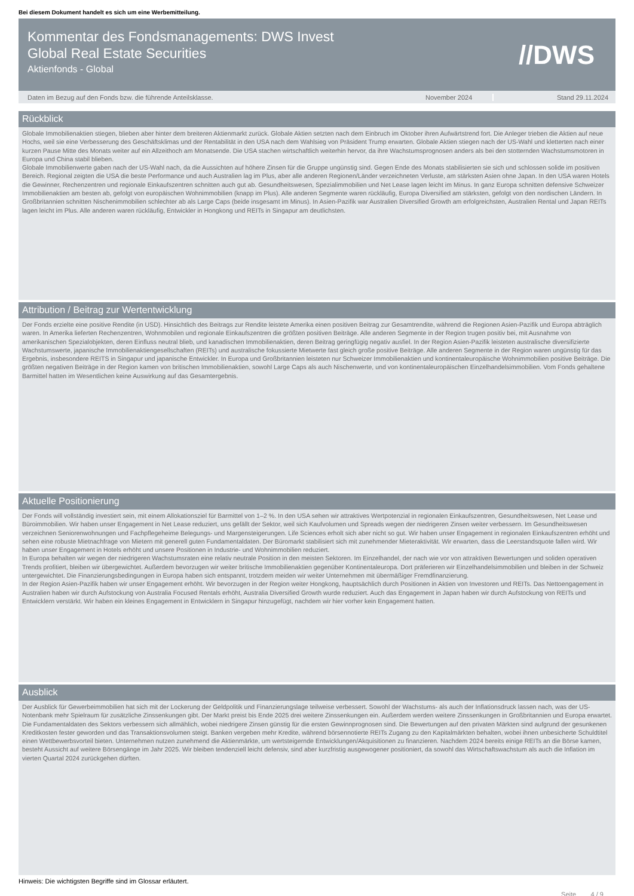Bei diesem Dokument handelt es sich um eine Werbemitteilung.
Kommentar des Fondsmanagements: DWS Invest
Global Real Estate Securities
Aktienfonds - Global
//DWS
Daten im Bezug auf den Fonds bzw. die führende Anteilsklasse.
November 2024 Stand 29.11.2024
Rückblick
Globale Immobilienaktien stiegen, blieben aber hinter dem breiteren Aktienmarkt zurück. Globale Aktien setzten nach dem Einbruch im Oktober ihren Aufwärtstrend fort. Die Anleger trieben die Aktien auf neue Hochs, weil sie eine Verbesserung des Geschäftsklimas und der Rentabilität in den USA nach dem Wahlsieg von Präsident Trump erwarten. Globale Aktien stiegen nach der US-Wahl und kletterten nach einer kurzen Pause Mitte des Monats weiter auf ein Allzeithoch am Monatsende. Die USA stachen wirtschaftlich weiterhin hervor, da ihre Wachstumsprognosen anders als bei den stotternden Wachstumsmotoren in Europa und China stabil blieben.
Globale Immobilienwerte gaben nach der US-Wahl nach, da die Aussichten auf höhere Zinsen für die Gruppe ungünstig sind. Gegen Ende des Monats stabilisierten sie sich und schlossen solide im positiven Bereich. Regional zeigten die USA die beste Performance und auch Australien lag im Plus, aber alle anderen Regionen/Länder verzeichneten Verluste, am stärksten Asien ohne Japan. In den USA waren Hotels die Gewinner, Rechenzentren und regionale Einkaufszentren schnitten auch gut ab. Gesundheitswesen, Spezialimmobilien und Net Lease lagen leicht im Minus. In ganz Europa schnitten defensive Schweizer Immobilienaktien am besten ab, gefolgt von europäischen Wohnimmobilien (knapp im Plus). Alle anderen Segmente waren rückläufig, Europa Diversified am stärksten, gefolgt von den nordischen Ländern. In Großbritannien schnitten Nischenimmobilien schlechter ab als Large Caps (beide insgesamt im Minus). In Asien-Pazifik war Australien Diversified Growth am erfolgreichsten, Australien Rental und Japan REITs lagen leicht im Plus. Alle anderen waren rückläufig, Entwickler in Hongkong und REITs in Singapur am deutlichsten.
Attribution / Beitrag zur Wertentwicklung
Der Fonds erzielte eine positive Rendite (in USD). Hinsichtlich des Beitrags zur Rendite leistete Amerika einen positiven Beitrag zur Gesamtrendite, während die Regionen Asien-Pazifik und Europa abträglich waren. In Amerika lieferten Rechenzentren, Wohnmobilen und regionale Einkaufszentren die größten positiven Beiträge. Alle anderen Segmente in der Region trugen positiv bei, mit Ausnahme von amerikanischen Spezialobjekten, deren Einfluss neutral blieb, und kanadischen Immobilienaktien, deren Beitrag geringfügig negativ ausfiel. In der Region Asien-Pazifik leisteten australische diversifizierte Wachstumswerte, japanische Immobilienaktiengesellschaften (REITs) und australische fokussierte Mietwerte fast gleich große positive Beiträge. Alle anderen Segmente in der Region waren ungünstig für das Ergebnis, insbesondere REITS in Singapur und japanische Entwickler. In Europa und Großbritannien leisteten nur Schweizer Immobilienaktien und kontinentaleuropäische Wohnimmobilien positive Beiträge. Die größten negativen Beiträge in der Region kamen von britischen Immobilienaktien, sowohl Large Caps als auch Nischenwerte, und von kontinentaleuropäischen Einzelhandelsimmobilien. Vom Fonds gehaltene Barmittel hatten im Wesentlichen keine Auswirkung auf das Gesamtergebnis.
Aktuelle Positionierung
Der Fonds will vollständig investiert sein, mit einem Allokationsziel für Barmittel von 1–2 %. In den USA sehen wir attraktives Wertpotenzial in regionalen Einkaufszentren, Gesundheitswesen, Net Lease und Büroimmobilien. Wir haben unser Engagement in Net Lease reduziert, uns gefällt der Sektor, weil sich Kaufvolumen und Spreads wegen der niedrigeren Zinsen weiter verbessern. Im Gesundheitswesen verzeichnen Seniorenwohnungen und Fachpflegeheime Belegungs- und Margensteigerungen. Life Sciences erholt sich aber nicht so gut. Wir haben unser Engagement in regionalen Einkaufszentren erhöht und sehen eine robuste Mietnachfrage von Mietern mit generell guten Fundamentaldaten. Der Büromarkt stabilisiert sich mit zunehmender Mieteraktivität. Wir erwarten, dass die Leerstandsquote fallen wird. Wir haben unser Engagement in Hotels erhöht und unsere Positionen in Industrie- und Wohnimmobilien reduziert.
In Europa behalten wir wegen der niedrigeren Wachstumsraten eine relativ neutrale Position in den meisten Sektoren. Im Einzelhandel, der nach wie vor von attraktiven Bewertungen und soliden operativen Trends profitiert, bleiben wir übergewichtet. Außerdem bevorzugen wir weiter britische Immobilienaktien gegenüber Kontinentaleuropa. Dort präferieren wir Einzelhandelsimmobilien und bleiben in der Schweiz untergewichtet. Die Finanzierungsbedingungen in Europa haben sich entspannt, trotzdem meiden wir weiter Unternehmen mit übermäßiger Fremdfinanzierung.
In der Region Asien-Pazifik haben wir unser Engagement erhöht. Wir bevorzugen in der Region weiter Hongkong, hauptsächlich durch Positionen in Aktien von Investoren und REITs. Das Nettoengagement in Australien haben wir durch Aufstockung von Australia Focused Rentals erhöht, Australia Diversified Growth wurde reduziert. Auch das Engagement in Japan haben wir durch Aufstockung von REITs und Entwicklern verstärkt. Wir haben ein kleines Engagement in Entwicklern in Singapur hinzugefügt, nachdem wir hier vorher kein Engagement hatten.
Ausblick
Der Ausblick für Gewerbeimmobilien hat sich mit der Lockerung der Geldpolitik und Finanzierungslage teilweise verbessert. Sowohl der Wachstums- als auch der Inflationsdruck lassen nach, was der US-Notenbank mehr Spielraum für zusätzliche Zinssenkungen gibt. Der Markt preist bis Ende 2025 drei weitere Zinssenkungen ein. Außerdem werden weitere Zinssenkungen in Großbritannien und Europa erwartet. Die Fundamentaldaten des Sektors verbessern sich allmählich, wobei niedrigere Zinsen günstig für die ersten Gewinnprognosen sind. Die Bewertungen auf den privaten Märkten sind aufgrund der gesunkenen Kreditkosten fester geworden und das Transaktionsvolumen steigt. Banken vergeben mehr Kredite, während börsennotierte REITs Zugang zu den Kapitalmärkten behalten, wobei ihnen unbesicherte Schuldtitel einen Wettbewerbsvorteil bieten. Unternehmen nutzen zunehmend die Aktienmärkte, um wertsteigernde Entwicklungen/Akquisitionen zu finanzieren. Nachdem 2024 bereits einige REITs an die Börse kamen, besteht Aussicht auf weitere Börsengänge im Jahr 2025. Wir bleiben tendenziell leicht defensiv, sind aber kurzfristig ausgewogener positioniert, da sowohl das Wirtschaftswachstum als auch die Inflation im vierten Quartal 2024 zurückgehen dürften.
Hinweis: Die wichtigsten Begriffe sind im Glossar erläutert.
Seite 4 / 9